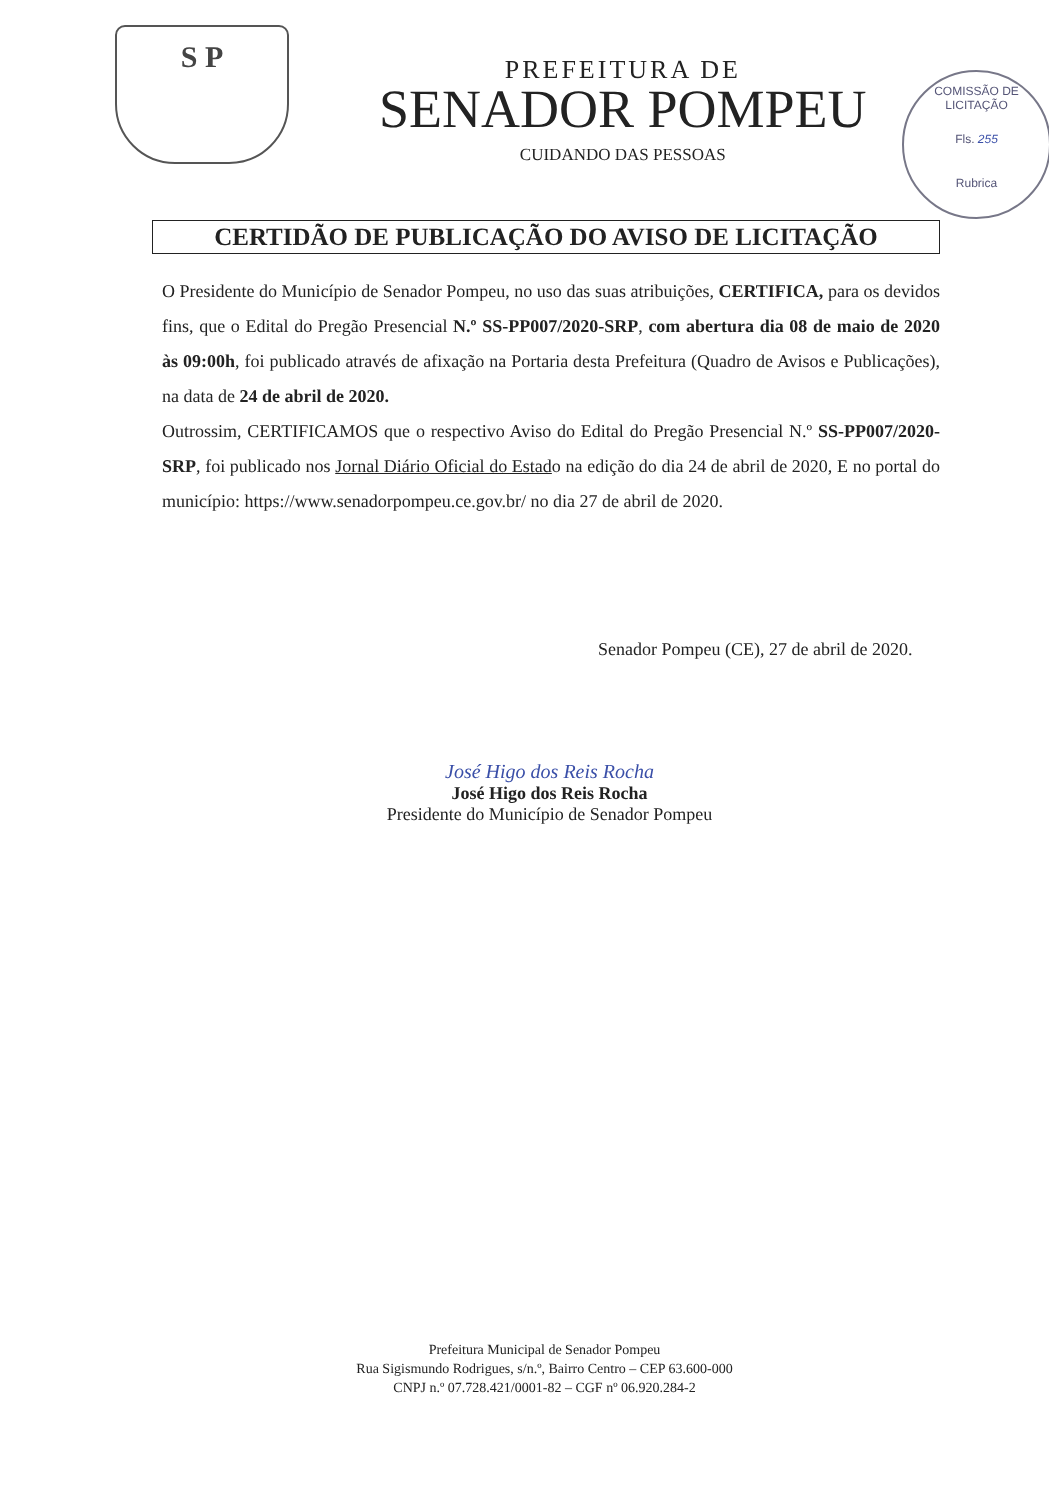S P
PREFEITURA DE
SENADOR POMPEU
CUIDANDO DAS PESSOAS
COMISSÃO DE LICITAÇÃO
Fls. 255
Rubrica
CERTIDÃO DE PUBLICAÇÃO DO AVISO DE LICITAÇÃO
O Presidente do Município de Senador Pompeu, no uso das suas atribuições, CERTIFICA, para os devidos fins, que o Edital do Pregão Presencial N.º SS-PP007/2020-SRP, com abertura dia 08 de maio de 2020 às 09:00h, foi publicado através de afixação na Portaria desta Prefeitura (Quadro de Avisos e Publicações), na data de 24 de abril de 2020.
Outrossim, CERTIFICAMOS que o respectivo Aviso do Edital do Pregão Presencial N.º SS-PP007/2020-SRP, foi publicado nos Jornal Diário Oficial do Estado na edição do dia 24 de abril de 2020, E no portal do município: https://www.senadorpompeu.ce.gov.br/ no dia 27 de abril de 2020.
Senador Pompeu (CE), 27 de abril de 2020.
José Higo dos Reis Rocha
José Higo dos Reis Rocha
Presidente do Município de Senador Pompeu
Prefeitura Municipal de Senador Pompeu
Rua Sigismundo Rodrigues, s/n.º, Bairro Centro – CEP 63.600-000
CNPJ n.º 07.728.421/0001-82 – CGF nº 06.920.284-2